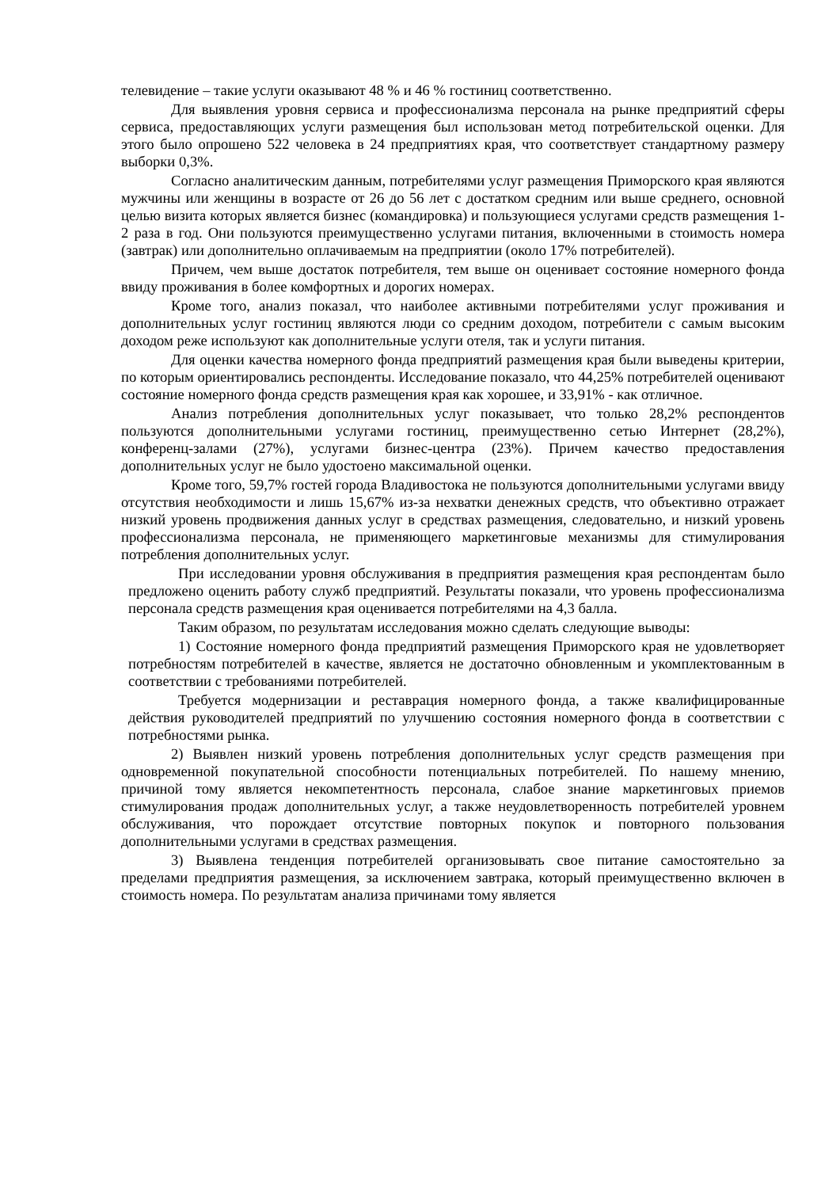телевидение – такие услуги оказывают 48 % и 46 % гостиниц соответственно.
Для выявления уровня сервиса и профессионализма персонала на рынке предприятий сферы сервиса, предоставляющих услуги размещения был использован метод потребительской оценки. Для этого было опрошено 522 человека в 24 предприятиях края, что соответствует стандартному размеру выборки 0,3%.
Согласно аналитическим данным, потребителями услуг размещения Приморского края являются мужчины или женщины в возрасте от 26 до 56 лет с достатком средним или выше среднего, основной целью визита которых является бизнес (командировка) и пользующиеся услугами средств размещения 1-2 раза в год. Они пользуются преимущественно услугами питания, включенными в стоимость номера (завтрак) или дополнительно оплачиваемым на предприятии (около 17% потребителей).
Причем, чем выше достаток потребителя, тем выше он оценивает состояние номерного фонда ввиду проживания в более комфортных и дорогих номерах.
Кроме того, анализ показал, что наиболее активными потребителями услуг проживания и дополнительных услуг гостиниц являются люди со средним доходом, потребители с самым высоким доходом реже используют как дополнительные услуги отеля, так и услуги питания.
Для оценки качества номерного фонда предприятий размещения края были выведены критерии, по которым ориентировались респонденты. Исследование показало, что 44,25% потребителей оценивают состояние номерного фонда средств размещения края как хорошее, и 33,91% - как отличное.
Анализ потребления дополнительных услуг показывает, что только 28,2% респондентов пользуются дополнительными услугами гостиниц, преимущественно сетью Интернет (28,2%), конференц-залами (27%), услугами бизнес-центра (23%). Причем качество предоставления дополнительных услуг не было удостоено максимальной оценки.
Кроме того, 59,7% гостей города Владивостока не пользуются дополнительными услугами ввиду отсутствия необходимости и лишь 15,67% из-за нехватки денежных средств, что объективно отражает низкий уровень продвижения данных услуг в средствах размещения, следовательно, и низкий уровень профессионализма персонала, не применяющего маркетинговые механизмы для стимулирования потребления дополнительных услуг.
При исследовании уровня обслуживания в предприятия размещения края респондентам было предложено оценить работу служб предприятий. Результаты показали, что уровень профессионализма персонала средств размещения края оценивается потребителями на 4,3 балла.
Таким образом, по результатам исследования можно сделать следующие выводы:
1) Состояние номерного фонда предприятий размещения Приморского края не удовлетворяет потребностям потребителей в качестве, является не достаточно обновленным и укомплектованным в соответствии с требованиями потребителей.
Требуется модернизации и реставрация номерного фонда, а также квалифицированные действия руководителей предприятий по улучшению состояния номерного фонда в соответствии с потребностями рынка.
2) Выявлен низкий уровень потребления дополнительных услуг средств размещения при одновременной покупательной способности потенциальных потребителей. По нашему мнению, причиной тому является некомпетентность персонала, слабое знание маркетинговых приемов стимулирования продаж дополнительных услуг, а также неудовлетворенность потребителей уровнем обслуживания, что порождает отсутствие повторных покупок и повторного пользования дополнительными услугами в средствах размещения.
3) Выявлена тенденция потребителей организовывать свое питание самостоятельно за пределами предприятия размещения, за исключением завтрака, который преимущественно включен в стоимость номера. По результатам анализа причинами тому является